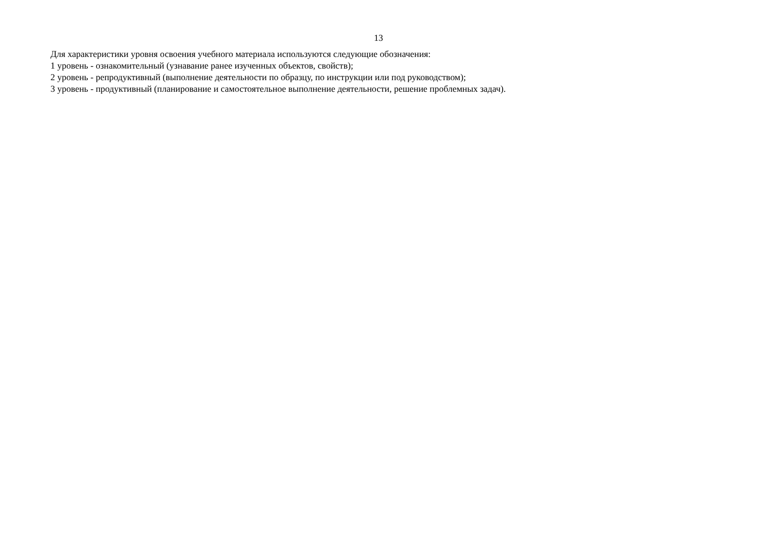13
Для характеристики уровня освоения учебного материала используются следующие обозначения:
1 уровень - ознакомительный (узнавание ранее изученных объектов, свойств);
2 уровень - репродуктивный (выполнение деятельности по образцу, по инструкции или под руководством);
3 уровень - продуктивный (планирование и самостоятельное выполнение деятельности, решение проблемных задач).